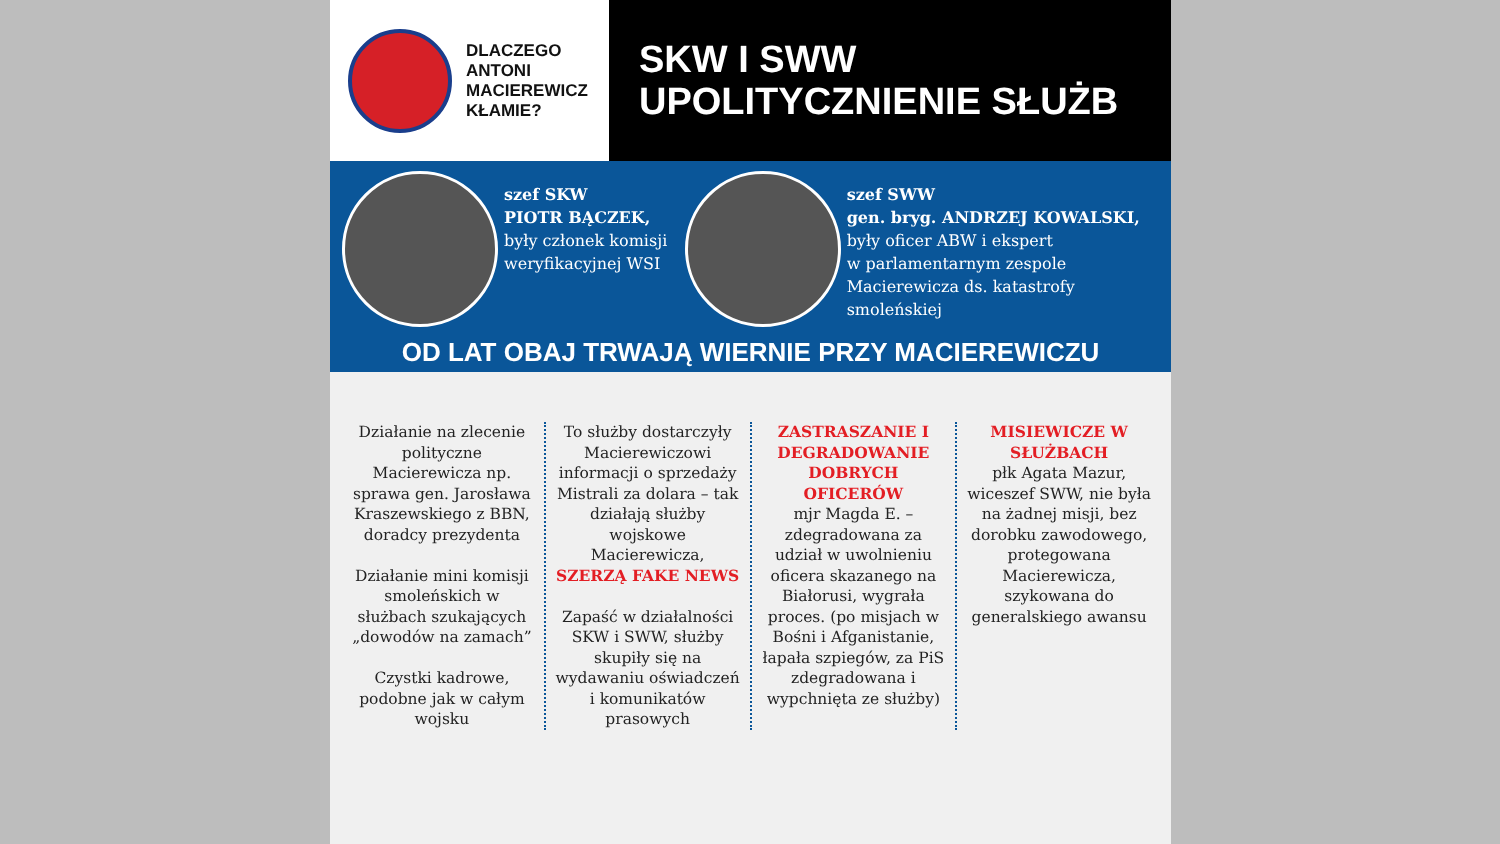DLACZEGO ANTONI MACIEREWICZ KŁAMIE?
SKW I SWW
UPOLITYCZNIENIE SŁUŻB
szef SKW
PIOTR BĄCZEK,
były członek komisji weryfikacyjnej WSI
szef SWW
gen. bryg. ANDRZEJ KOWALSKI,
były oficer ABW i ekspert
w parlamentarnym zespole
Macierewicza ds. katastrofy smoleńskiej
OD LAT OBAJ TRWAJĄ WIERNIE PRZY MACIEREWICZU
Działanie na zlecenie polityczne Macierewicza np. sprawa gen. Jarosława Kraszewskiego z BBN, doradcy prezydenta
Działanie mini komisji smoleńskich w służbach szukających „dowodów na zamach”
Czystki kadrowe, podobne jak w całym wojsku
To służby dostarczyły Macierewiczowi informacji o sprzedaży Mistrali za dolara – tak działają służby wojskowe Macierewicza, SZERZĄ FAKE NEWS
Zapaść w działalności SKW i SWW, służby skupiły się na wydawaniu oświadczeń i komunikatów prasowych
ZASTRASZANIE I DEGRADOWANIE DOBRYCH OFICERÓW
mjr Magda E. – zdegradowana za udział w uwolnieniu oficera skazanego na Białorusi, wygrała proces. (po misjach w Bośni i Afganistanie, łapała szpiegów, za PiS zdegradowana i wypchnięta ze służby)
MISIEWICZE W SŁUŻBACH
płk Agata Mazur, wiceszef SWW, nie była na żadnej misji, bez dorobku zawodowego, protegowana Macierewicza, szykowana do generalskiego awansu